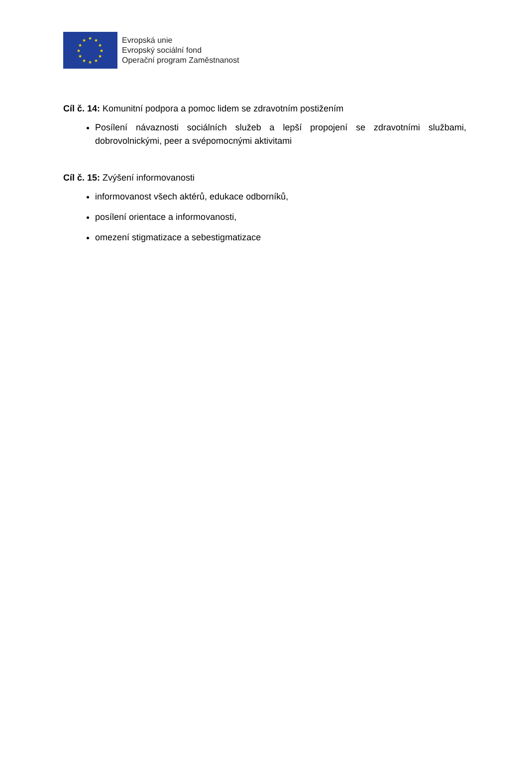★ ★
★
★
★
★ ★ ★
★
★
★
★
Evropská unie
Evropský sociální fond
Operační program Zaměstnanost
Cíl č. 14: Komunitní podpora a pomoc lidem se zdravotním postižením
Posílení návaznosti sociálních služeb a lepší propojení se zdravotními službami, dobrovolnickými, peer a svépomocnými aktivitami
Cíl č. 15: Zvýšení informovanosti
informovanost všech aktérů, edukace odborníků,
posílení orientace a informovanosti,
omezení stigmatizace a sebestigmatizace